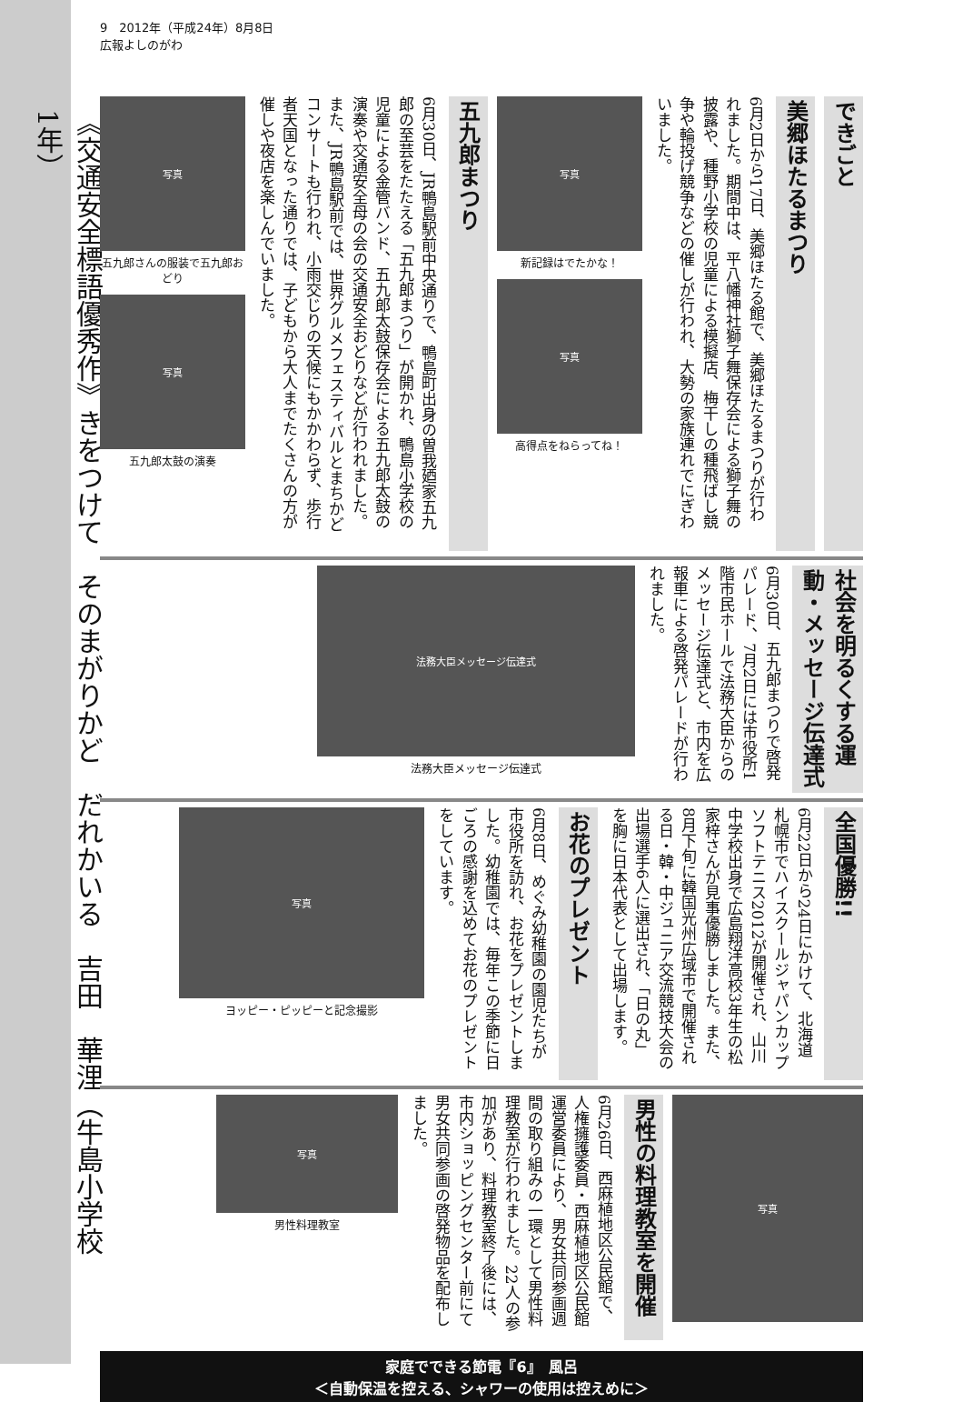《交通安全標語優秀作》きをつけて　そのまがりかど　だれかいる　吉田　華浬（牛島小学校1年）
9　2012年（平成24年）8月8日
広報よしのがわ
できごと
美郷ほたるまつり
6月2日から17日、美郷ほたる館で、美郷ほたるまつりが行われました。期間中は、平八幡神社獅子舞保存会による獅子舞の披露や、種野小学校の児童による模擬店、梅干しの種飛ばし競争や輪投げ競争などの催しが行われ、大勢の家族連れでにぎわいました。
写真
新記録はでたかな！
写真
高得点をねらってね！
五九郎まつり
6月30日、JR鴨島駅前中央通りで、鴨島町出身の曽我廼家五九郎の至芸をたたえる「五九郎まつり」が開かれ、鴨島小学校の児童による金管バンド、五九郎太鼓保存会による五九郎太鼓の演奏や交通安全母の会の交通安全おどりなどが行われました。また、JR鴨島駅前では、世界グルメフェスティバルとまちかどコンサートも行われ、小雨交じりの天候にもかかわらず、歩行者天国となった通りでは、子どもから大人までたくさんの方が催しや夜店を楽しんでいました。
写真
五九郎さんの服装で五九郎おどり
写真
五九郎太鼓の演奏
社会を明るくする運動・メッセージ伝達式
6月30日、五九郎まつりで啓発パレード、7月2日には市役所1階市民ホールで法務大臣からのメッセージ伝達式と、市内を広報車による啓発パレードが行われました。
法務大臣メッセージ伝達式
法務大臣メッセージ伝達式
全国優勝!!
6月22日から24日にかけて、北海道札幌市でハイスクールジャパンカップソフトテニス2012が開催され、山川中学校出身で広島翔洋高校3年生の松家梓さんが見事優勝しました。また、8月下旬に韓国光州広域市で開催される日・韓・中ジュニア交流競技大会の出場選手6人に選出され、「日の丸」を胸に日本代表として出場します。
お花のプレゼント
6月8日、めぐみ幼稚園の園児たちが市役所を訪れ、お花をプレゼントしました。幼稚園では、毎年この季節に日ごろの感謝を込めてお花のプレゼントをしています。
写真
ヨッピー・ピッピーと記念撮影
写真
男性の料理教室を開催
6月26日、西麻植地区公民館で、人権擁護委員・西麻植地区公民館運営委員により、男女共同参画週間の取り組みの一環として男性料理教室が行われました。22人の参加があり、料理教室終了後には、市内ショッピングセンター前にて男女共同参画の啓発物品を配布しました。
写真
男性料理教室
家庭でできる節電『6』　風呂
＜自動保温を控える、シャワーの使用は控えめに＞